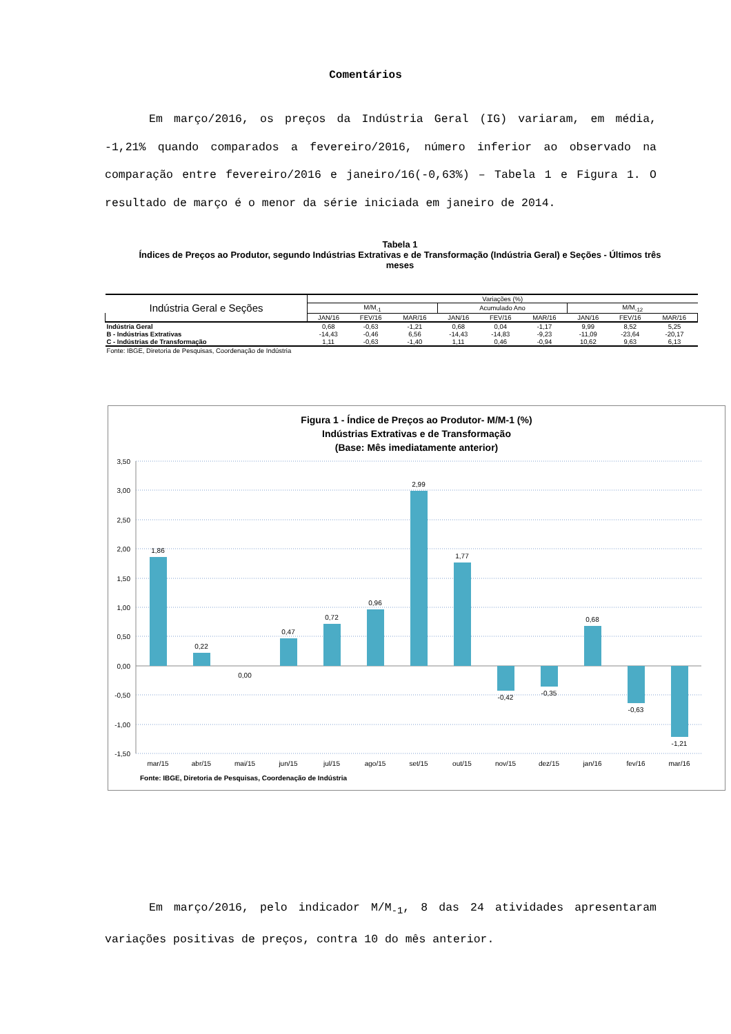Comentários
Em março/2016, os preços da Indústria Geral (IG) variaram, em média, -1,21% quando comparados a fevereiro/2016, número inferior ao observado na comparação entre fevereiro/2016 e janeiro/16(-0,63%) – Tabela 1 e Figura 1. O resultado de março é o menor da série iniciada em janeiro de 2014.
Tabela 1
Índices de Preços ao Produtor, segundo Indústrias Extrativas e de Transformação (Indústria Geral) e Seções - Últimos três meses
| Indústria Geral e Seções | Variações (%) | | | | | | | | |
| --- | --- | --- | --- | --- | --- | --- | --- | --- | --- |
| | M/M<sub>-1</sub> | | | Acumulado Ano | | | M/M<sub>-12</sub> | | |
| | JAN/16 | FEV/16 | MAR/16 | JAN/16 | FEV/16 | MAR/16 | JAN/16 | FEV/16 | MAR/16 |
| Indústria Geral | 0,68 | -0,63 | -1,21 | 0,68 | 0,04 | -1,17 | 9,99 | 8,52 | 5,25 |
| B - Indústrias Extrativas | -14,43 | -0,46 | 6,56 | -14,43 | -14,83 | -9,23 | -11,09 | -23,64 | -20,17 |
| C - Indústrias de Transformação | 1,11 | -0,63 | -1,40 | 1,11 | 0,46 | -0,94 | 10,62 | 9,63 | 6,13 |
| Fonte: IBGE, Diretoria de Pesquisas, Coordenação de Indústria | | | | | | | | | |
Figura 1 - Índice de Preços ao Produtor- M/M-1 (%)
Indústrias Extrativas e de Transformação
(Base: Mês imediatamente anterior)
3,50
3,00
2,50
2,00
1,50
1,00
0,50
0,00
-0,50
-1,00
-1,50
1,86
0,22
0,00
0,47
0,72
0,96
2,99
1,77
-0,42
-0,35
0,68
-0,63
-1,21
mar/15
abr/15
mai/15
jun/15
jul/15
ago/15
set/15
out/15
nov/15
dez/15
jan/16
fev/16
mar/16
Fonte: IBGE, Diretoria de Pesquisas, Coordenação de Indústria
Em março/2016, pelo indicador M/M<sub>-1</sub>, 8 das 24 atividades apresentaram variações positivas de preços, contra 10 do mês anterior.